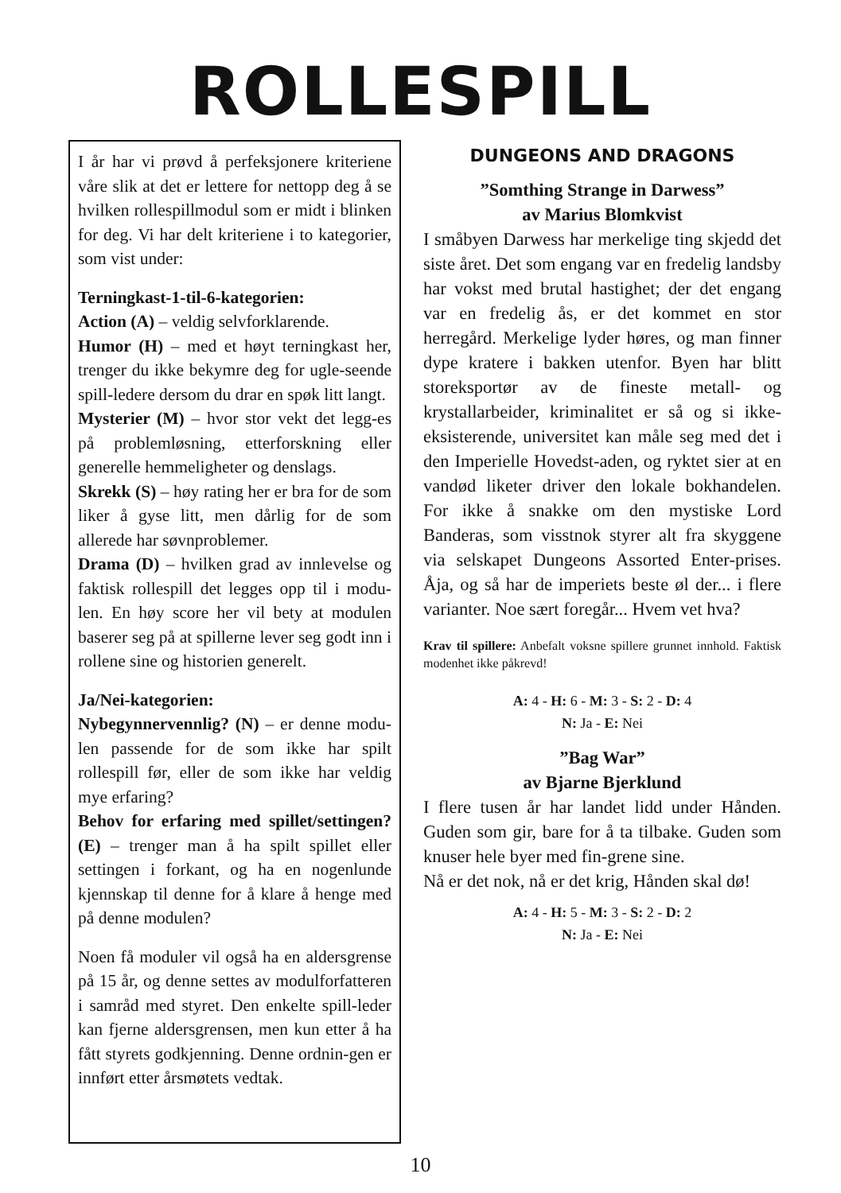ROLLESPILL
I år har vi prøvd å perfeksjonere kriteriene våre slik at det er lettere for nettopp deg å se hvilken rollespillmodul som er midt i blinken for deg. Vi har delt kriteriene i to kategorier, som vist under:
Terningkast-1-til-6-kategorien:
Action (A) – veldig selvforklarende.
Humor (H) – med et høyt terningkast her, trenger du ikke bekymre deg for ugle-seende spill-ledere dersom du drar en spøk litt langt.
Mysterier (M) – hvor stor vekt det legg-es på problemløsning, etterforskning eller generelle hemmeligheter og denslags.
Skrekk (S) – høy rating her er bra for de som liker å gyse litt, men dårlig for de som allerede har søvnproblemer.
Drama (D) – hvilken grad av innlevelse og faktisk rollespill det legges opp til i modu-len. En høy score her vil bety at modulen baserer seg på at spillerne lever seg godt inn i rollene sine og historien generelt.
Ja/Nei-kategorien:
Nybegynnervennlig? (N) – er denne modu-len passende for de som ikke har spilt rollespill før, eller de som ikke har veldig mye erfaring?
Behov for erfaring med spillet/settingen? (E) – trenger man å ha spilt spillet eller settingen i forkant, og ha en nogenlunde kjennskap til denne for å klare å henge med på denne modulen?
Noen få moduler vil også ha en aldersgrense på 15 år, og denne settes av modulforfatteren i samråd med styret. Den enkelte spill-leder kan fjerne aldersgrensen, men kun etter å ha fått styrets godkjenning. Denne ordnin-gen er innført etter årsmøtets vedtak.
DUNGEONS AND DRAGONS
”Somthing Strange in Darwess”
av Marius Blomkvist
I småbyen Darwess har merkelige ting skjedd det siste året. Det som engang var en fredelig landsby har vokst med brutal hastighet; der det engang var en fredelig ås, er det kommet en stor herregård. Merkelige lyder høres, og man finner dype kratere i bakken utenfor. Byen har blitt storeksportør av de fineste metall- og krystallarbeider, kriminalitet er så og si ikke-eksisterende, universitet kan måle seg med det i den Imperielle Hovedst-aden, og ryktet sier at en vandød liketer driver den lokale bokhandelen. For ikke å snakke om den mystiske Lord Banderas, som visstnok styrer alt fra skyggene via selskapet Dungeons Assorted Enter-prises. Åja, og så har de imperiets beste øl der... i flere varianter. Noe sært foregår... Hvem vet hva?
Krav til spillere: Anbefalt voksne spillere grunnet innhold. Faktisk modenhet ikke påkrevd!
A: 4 - H: 6 - M: 3 - S: 2 - D: 4
N: Ja - E: Nei
”Bag War”
av Bjarne Bjerklund
I flere tusen år har landet lidd under Hånden. Guden som gir, bare for å ta tilbake. Guden som knuser hele byer med fin-grene sine.
Nå er det nok, nå er det krig, Hånden skal dø!
A: 4 - H: 5 - M: 3 - S: 2 - D: 2
N: Ja - E: Nei
10